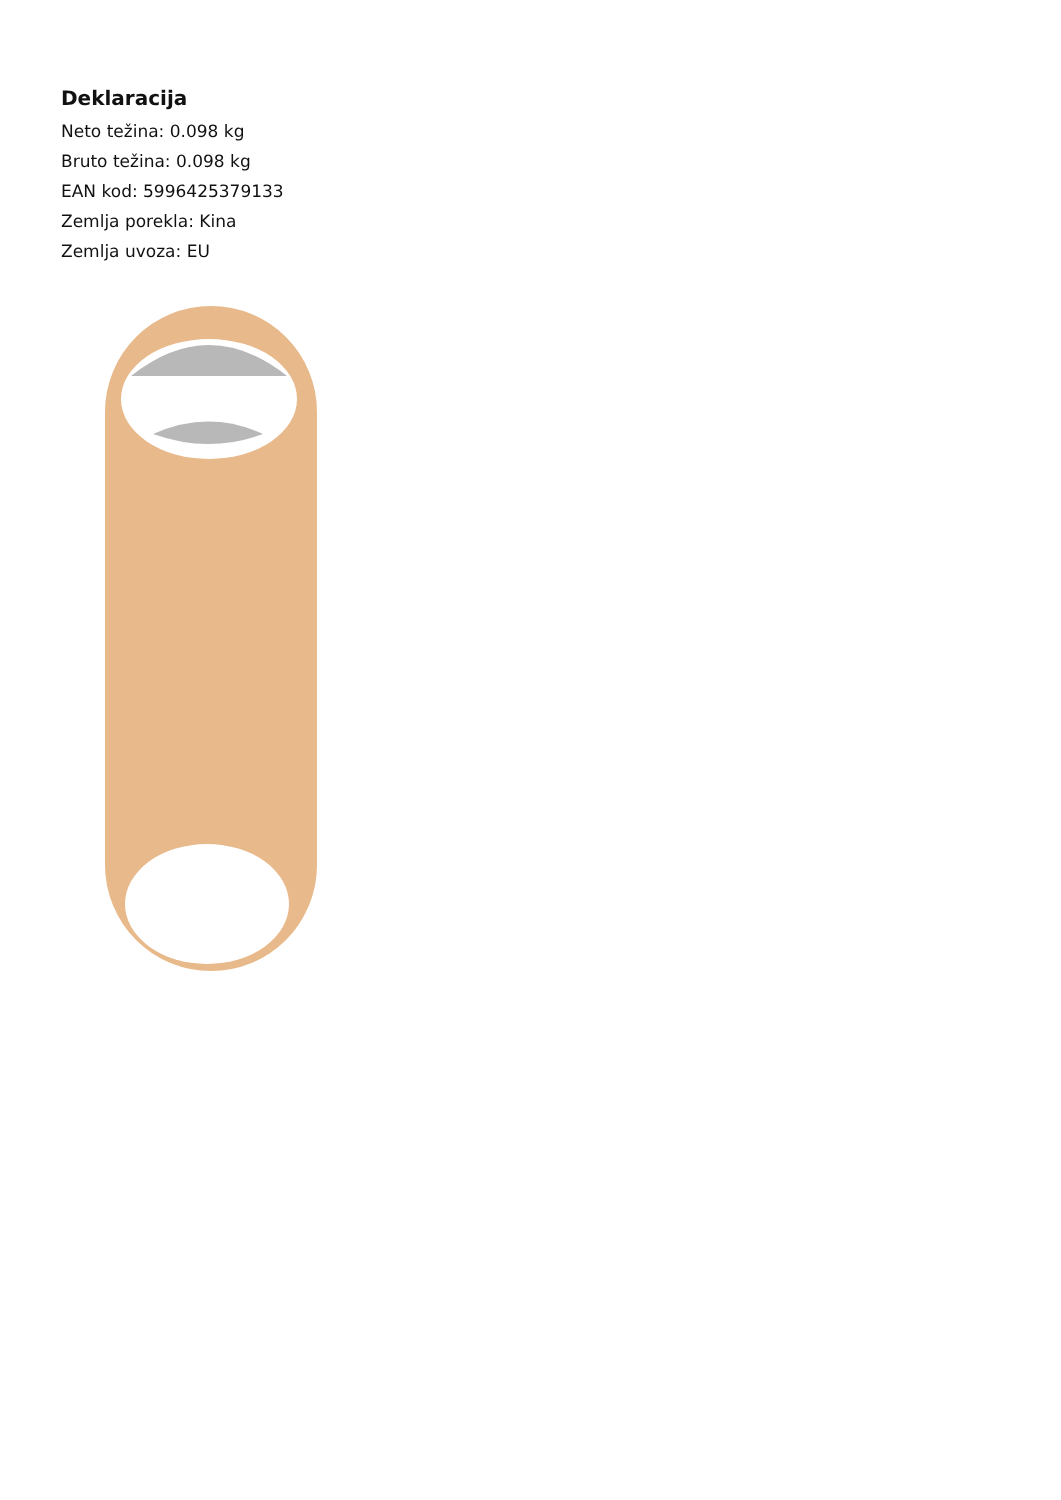Deklaracija
Neto težina: 0.098 kg
Bruto težina: 0.098 kg
EAN kod: 5996425379133
Zemlja porekla: Kina
Zemlja uvoza: EU